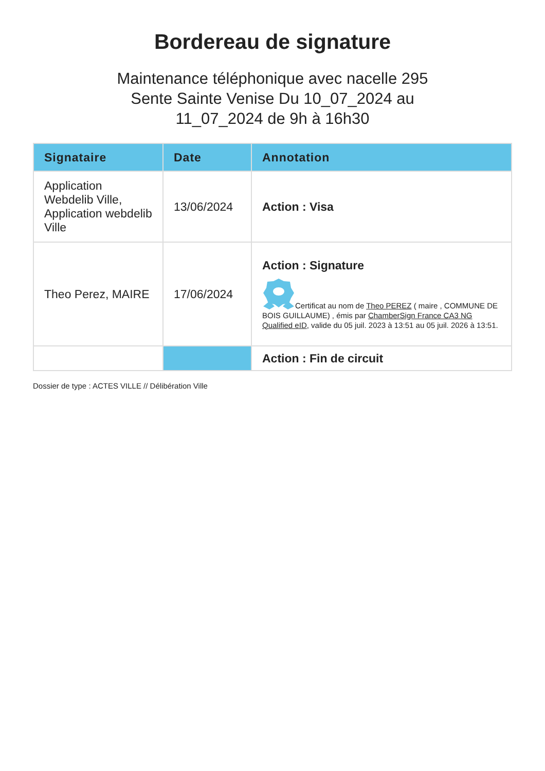Bordereau de signature
Maintenance téléphonique avec nacelle 295 Sente Sainte Venise Du 10_07_2024 au 11_07_2024 de 9h à 16h30
| Signataire | Date | Annotation |
| --- | --- | --- |
| Application Webdelib Ville, Application webdelib Ville | 13/06/2024 | Action : Visa |
| Theo Perez, MAIRE | 17/06/2024 | Action : Signature Certificat au nom de Theo PEREZ ( maire , COMMUNE DE BOIS GUILLAUME) , émis par ChamberSign France CA3 NG Qualified eID , valide du 05 juil. 2023 à 13:51 au 05 juil. 2026 à 13:51. |
| | | Action : Fin de circuit |
Dossier de type : ACTES VILLE // Délibération Ville